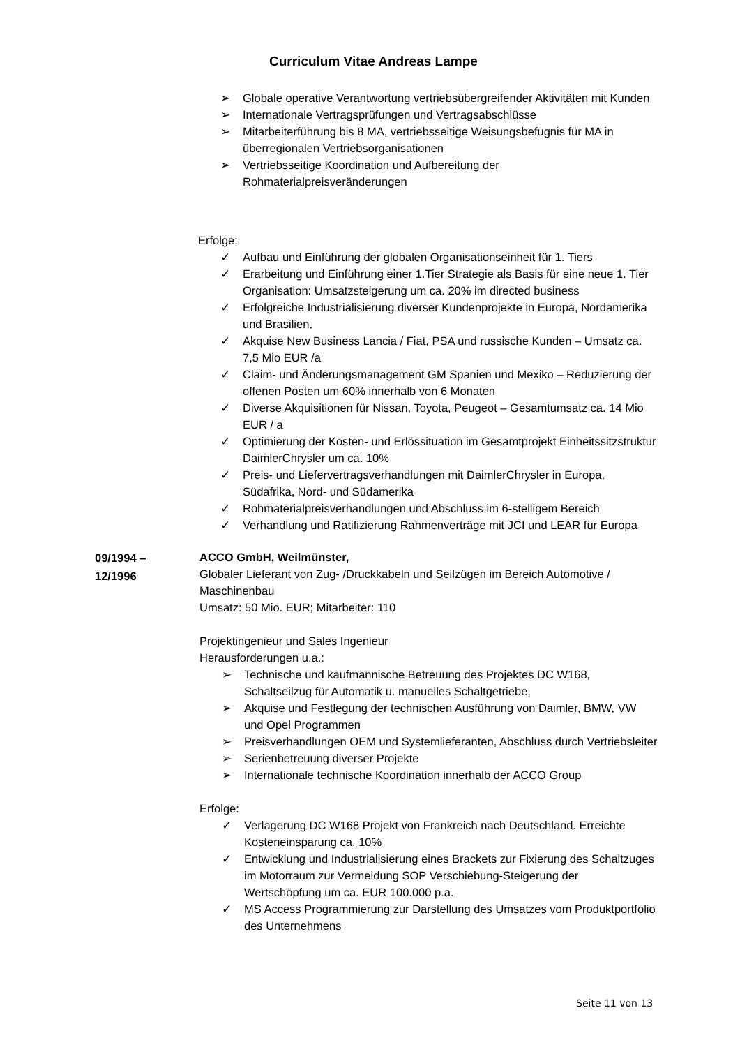Curriculum Vitae Andreas Lampe
➢ Globale operative Verantwortung vertriebsübergreifender Aktivitäten mit Kunden
➢ Internationale Vertragsprüfungen und Vertragsabschlüsse
➢ Mitarbeiterführung bis 8 MA, vertriebsseitige Weisungsbefugnis für MA in überregionalen Vertriebsorganisationen
➢ Vertriebsseitige Koordination und Aufbereitung der Rohmaterialpreisveränderungen
Erfolge:
✓ Aufbau und Einführung der globalen Organisationseinheit für 1. Tiers
✓ Erarbeitung und Einführung einer 1.Tier Strategie als Basis für eine neue 1. Tier Organisation: Umsatzsteigerung um ca. 20% im directed business
✓ Erfolgreiche Industrialisierung diverser Kundenprojekte in Europa, Nordamerika und Brasilien,
✓ Akquise New Business Lancia / Fiat, PSA und russische Kunden – Umsatz ca. 7,5 Mio EUR /a
✓ Claim- und Änderungsmanagement GM Spanien und Mexiko – Reduzierung der offenen Posten um 60% innerhalb von 6 Monaten
✓ Diverse Akquisitionen für Nissan, Toyota, Peugeot – Gesamtumsatz ca. 14 Mio EUR / a
✓ Optimierung der Kosten- und Erlössituation im Gesamtprojekt Einheitssitzstruktur DaimlerChrysler um ca. 10%
✓ Preis- und Liefervertragsverhandlungen mit DaimlerChrysler in Europa, Südafrika, Nord- und Südamerika
✓ Rohmaterialpreisverhandlungen und Abschluss im 6-stelligem Bereich
✓ Verhandlung und Ratifizierung Rahmenverträge mit JCI und LEAR für Europa
09/1994 –
12/1996
ACCO GmbH, Weilmünster,
Globaler Lieferant von Zug- /Druckkabeln und Seilzügen im Bereich Automotive / Maschinenbau
Umsatz: 50 Mio. EUR; Mitarbeiter: 110
Projektingenieur und Sales Ingenieur
Herausforderungen u.a.:
➢ Technische und kaufmännische Betreuung des Projektes DC W168, Schaltseilzug für Automatik u. manuelles Schaltgetriebe,
➢ Akquise und Festlegung der technischen Ausführung von Daimler, BMW, VW und Opel Programmen
➢ Preisverhandlungen OEM und Systemlieferanten, Abschluss durch Vertriebsleiter
➢ Serienbetreuung diverser Projekte
➢ Internationale technische Koordination innerhalb der ACCO Group
Erfolge:
✓ Verlagerung DC W168 Projekt von Frankreich nach Deutschland. Erreichte Kosteneinsparung ca. 10%
✓ Entwicklung und Industrialisierung eines Brackets zur Fixierung des Schaltzuges im Motorraum zur Vermeidung SOP Verschiebung-Steigerung der Wertschöpfung um ca. EUR 100.000 p.a.
✓ MS Access Programmierung zur Darstellung des Umsatzes vom Produktportfolio des Unternehmens
Seite 11 von 13